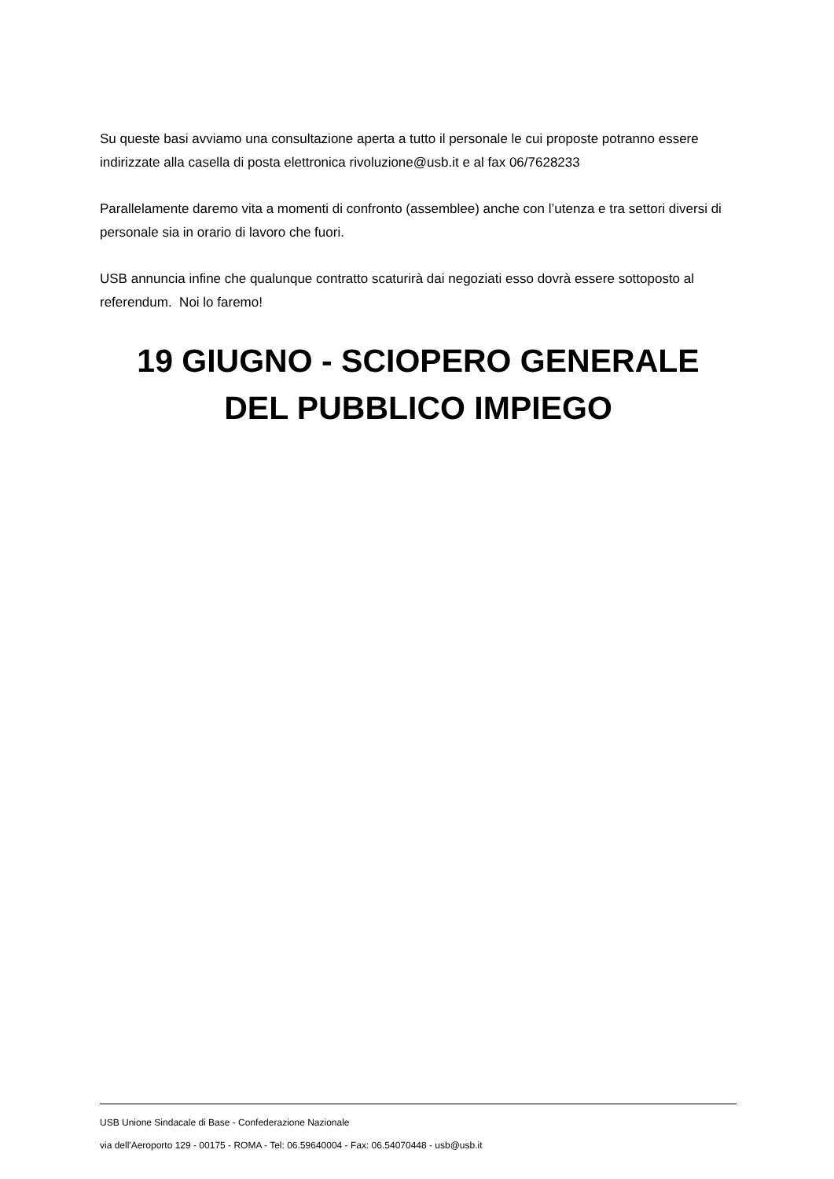Su queste basi avviamo una consultazione aperta a tutto il personale le cui proposte potranno essere indirizzate alla casella di posta elettronica rivoluzione@usb.it e al fax 06/7628233
Parallelamente daremo vita a momenti di confronto (assemblee) anche con l’utenza e tra settori diversi di personale sia in orario di lavoro che fuori.
USB annuncia infine che qualunque contratto scaturirà dai negoziati esso dovrà essere sottoposto al referendum. Noi lo faremo!
19 GIUGNO - SCIOPERO GENERALE
DEL PUBBLICO IMPIEGO
USB Unione Sindacale di Base - Confederazione Nazionale
via dell'Aeroporto 129 - 00175 - ROMA - Tel: 06.59640004 - Fax: 06.54070448 - usb@usb.it